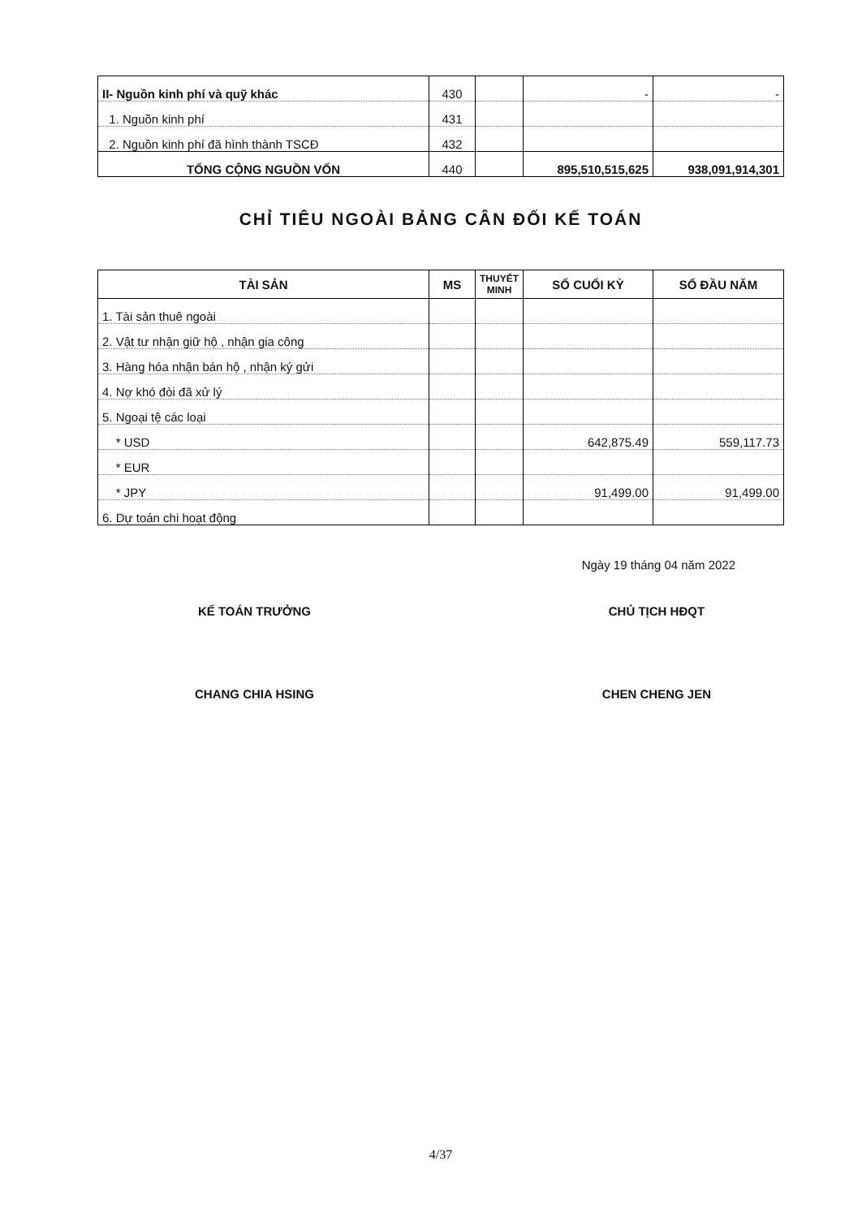| II- Nguồn kinh phí và quỹ khác | 430 | | - | - |
| 1. Nguồn kinh phí | 431 | | | |
| 2. Nguồn kinh phí đã hình thành TSCĐ | 432 | | | |
| TỔNG CỘNG NGUỒN VỐN | 440 | | 895,510,515,625 | 938,091,914,301 |
CHỈ TIÊU NGOÀI BẢNG CÂN ĐỐI KẾ TOÁN
| TÀI SẢN | MS | THUYẾT MINH | SỐ CUỐI KỲ | SỐ ĐẦU NĂM |
| --- | --- | --- | --- | --- |
| 1. Tài sản thuê ngoài | | | | |
| 2. Vật tư nhận giữ hộ , nhận gia công | | | | |
| 3. Hàng hóa nhận bán hộ , nhận ký gửi | | | | |
| 4. Nợ khó đòi đã xử lý | | | | |
| 5. Ngoại tệ các loại | | | | |
| * USD | | | 642,875.49 | 559,117.73 |
| * EUR | | | | |
| * JPY | | | 91,499.00 | 91,499.00 |
| 6. Dự toán chi hoạt động | | | | |
Ngày 19 tháng 04 năm 2022
KẾ TOÁN TRƯỞNG
CHANG CHIA HSING
CHỦ TỊCH HĐQT
CHEN CHENG JEN
4/37